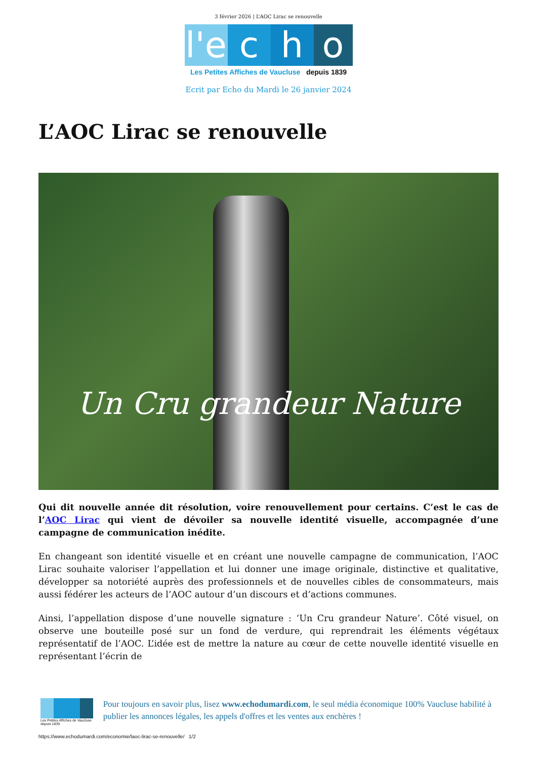3 février 2026 | L’AOC Lirac se renouvelle
l'e
c
h
o
Les Petites Affiches de Vaucluse depuis 1839
Ecrit par Echo du Mardi le 26 janvier 2024
L’AOC Lirac se renouvelle
Un Cru grandeur Nature
Qui dit nouvelle année dit résolution, voire renouvellement pour certains. C’est le cas de l’AOC Lirac qui vient de dévoiler sa nouvelle identité visuelle, accompagnée d’une campagne de communication inédite.
En changeant son identité visuelle et en créant une nouvelle campagne de communication, l’AOC Lirac souhaite valoriser l’appellation et lui donner une image originale, distinctive et qualitative, développer sa notoriété auprès des professionnels et de nouvelles cibles de consommateurs, mais aussi fédérer les acteurs de l’AOC autour d’un discours et d’actions communes.
Ainsi, l’appellation dispose d’une nouvelle signature : ‘Un Cru grandeur Nature’. Côté visuel, on observe une bouteille posé sur un fond de verdure, qui reprendrait les éléments végétaux représentatif de l’AOC. L’idée est de mettre la nature au cœur de cette nouvelle identité visuelle en représentant l’écrin de
Les Petites Affiches de Vaucluse depuis 1839
Pour toujours en savoir plus, lisez www.echodumardi.com, le seul média économique 100% Vaucluse habilité à publier les annonces légales, les appels d'offres et les ventes aux enchères !
https://www.echodumardi.com/economie/laoc-lirac-se-renouvelle/ 1/2